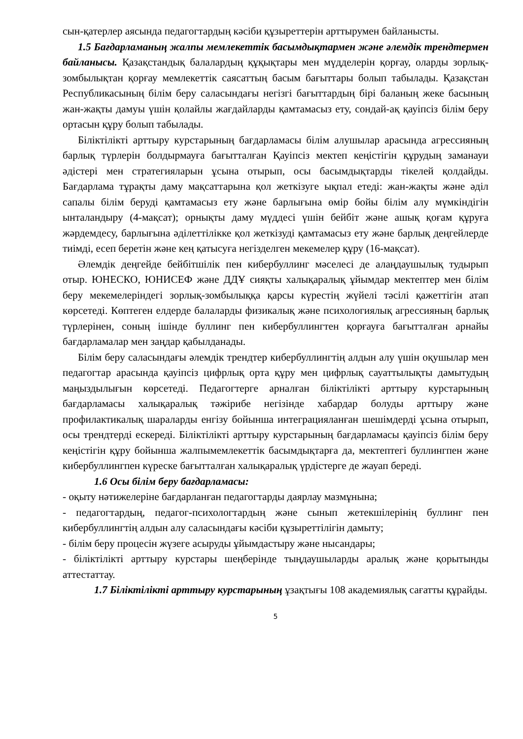сын-қатерлер аясында педагогтардың кәсіби құзыреттерін арттырумен байланысты.
1.5 Бағдарламаның жалпы мемлекеттік басымдықтармен және әлемдік трендтермен байланысы. Қазақстандық балалардың құқықтары мен мүдделерін қорғау, оларды зорлық-зомбылықтан қорғау мемлекеттік саясаттың басым бағыттары болып табылады. Қазақстан Республикасының білім беру саласындағы негізгі бағыттардың бірі баланың жеке басының жан-жақты дамуы үшін қолайлы жағдайларды қамтамасыз ету, сондай-ақ қауіпсіз білім беру ортасын құру болып табылады.
Біліктілікті арттыру курстарының бағдарламасы білім алушылар арасында агрессияның барлық түрлерін болдырмауға бағытталған Қауіпсіз мектеп кеңістігін құрудың заманауи әдістері мен стратегияларын ұсына отырып, осы басымдықтарды тікелей қолдайды. Бағдарлама тұрақты даму мақсаттарына қол жеткізуге ықпал етеді: жан-жақты және әділ сапалы білім беруді қамтамасыз ету және барлығына өмір бойы білім алу мүмкіндігін ынталандыру (4-мақсат); орнықты даму мүддесі үшін бейбіт және ашық қоғам құруға жәрдемдесу, барлығына әділеттілікке қол жеткізуді қамтамасыз ету және барлық деңгейлерде тиімді, есеп беретін және кең қатысуға негізделген мекемелер құру (16-мақсат).
Әлемдік деңгейде бейбітшілік пен кибербуллинг мәселесі де алаңдаушылық тудырып отыр. ЮНЕСКО, ЮНИСЕФ және ДДҰ сияқты халықаралық ұйымдар мектептер мен білім беру мекемелеріндегі зорлық-зомбылыққа қарсы күрестің жүйелі тәсілі қажеттігін атап көрсетеді. Көптеген елдерде балаларды физикалық және психологиялық агрессияның барлық түрлерінен, соның ішінде буллинг пен кибербуллингтен қорғауға бағытталған арнайы бағдарламалар мен заңдар қабылданады.
Білім беру саласындағы әлемдік трендтер кибербуллингтің алдын алу үшін оқушылар мен педагогтар арасында қауіпсіз цифрлық орта құру мен цифрлық сауаттылықты дамытудың маңыздылығын көрсетеді. Педагогтерге арналған біліктілікті арттыру курстарының бағдарламасы халықаралық тәжірибе негізінде хабардар болуды арттыру және профилактикалық шараларды енгізу бойынша интеграцияланған шешімдерді ұсына отырып, осы трендтерді ескереді. Біліктілікті арттыру курстарының бағдарламасы қауіпсіз білім беру кеңістігін құру бойынша жалпымемлекеттік басымдықтарға да, мектептегі буллингпен және кибербуллингпен күреске бағытталған халықаралық үрдістерге де жауап береді.
1.6 Осы білім беру бағдарламасы:
- оқыту нәтижелеріне бағдарланған педагогтарды даярлау мазмұнына;
- педагогтардың, педагог-психологтардың және сынып жетекшілерінің буллинг пен кибербуллингтің алдын алу саласындағы кәсіби құзыреттілігін дамыту;
- білім беру процесін жүзеге асыруды ұйымдастыру және нысандары;
- біліктілікті арттыру курстары шеңберінде тыңдаушыларды аралық және қорытынды аттестаттау.
1.7 Біліктілікті арттыру курстарының ұзақтығы 108 академиялық сағатты құрайды.
5